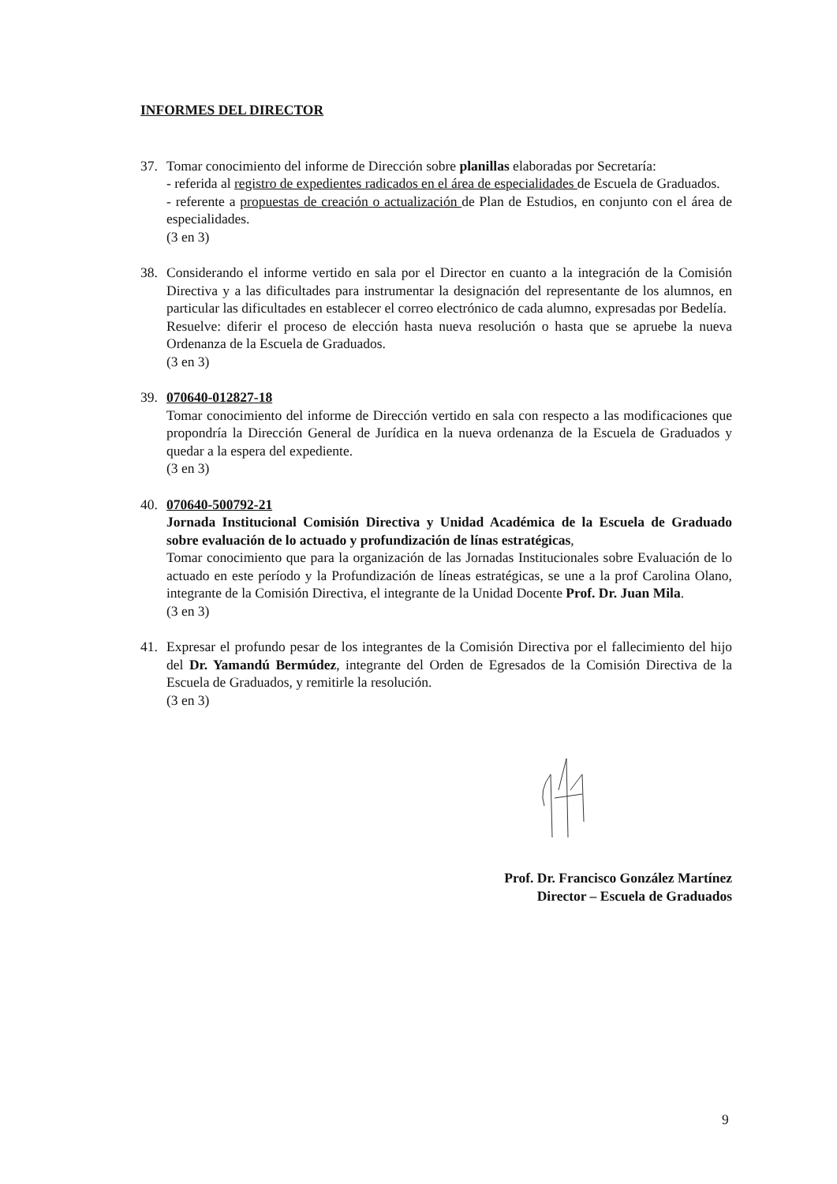INFORMES DEL DIRECTOR
37. Tomar conocimiento del informe de Dirección sobre planillas elaboradas por Secretaría:
- referida al registro de expedientes radicados en el área de especialidades de Escuela de Graduados.
- referente a propuestas de creación o actualización de Plan de Estudios, en conjunto con el área de especialidades.
(3 en 3)
38. Considerando el informe vertido en sala por el Director en cuanto a la integración de la Comisión Directiva y a las dificultades para instrumentar la designación del representante de los alumnos, en particular las dificultades en establecer el correo electrónico de cada alumno, expresadas por Bedelía.
Resuelve: diferir el proceso de elección hasta nueva resolución o hasta que se apruebe la nueva Ordenanza de la Escuela de Graduados.
(3 en 3)
39. 070640-012827-18
Tomar conocimiento del informe de Dirección vertido en sala con respecto a las modificaciones que propondría la Dirección General de Jurídica en la nueva ordenanza de la Escuela de Graduados y quedar a la espera del expediente.
(3 en 3)
40. 070640-500792-21
Jornada Institucional Comisión Directiva y Unidad Académica de la Escuela de Graduado sobre evaluación de lo actuado y profundización de línas estratégicas,
Tomar conocimiento que para la organización de las Jornadas Institucionales sobre Evaluación de lo actuado en este período y la Profundización de líneas estratégicas, se une a la prof Carolina Olano, integrante de la Comisión Directiva, el integrante de la Unidad Docente Prof. Dr. Juan Mila.
(3 en 3)
41. Expresar el profundo pesar de los integrantes de la Comisión Directiva por el fallecimiento del hijo del Dr. Yamandú Bermúdez, integrante del Orden de Egresados de la Comisión Directiva de la Escuela de Graduados, y remitirle la resolución.
(3 en 3)
Prof. Dr. Francisco González Martínez
Director – Escuela de Graduados
9